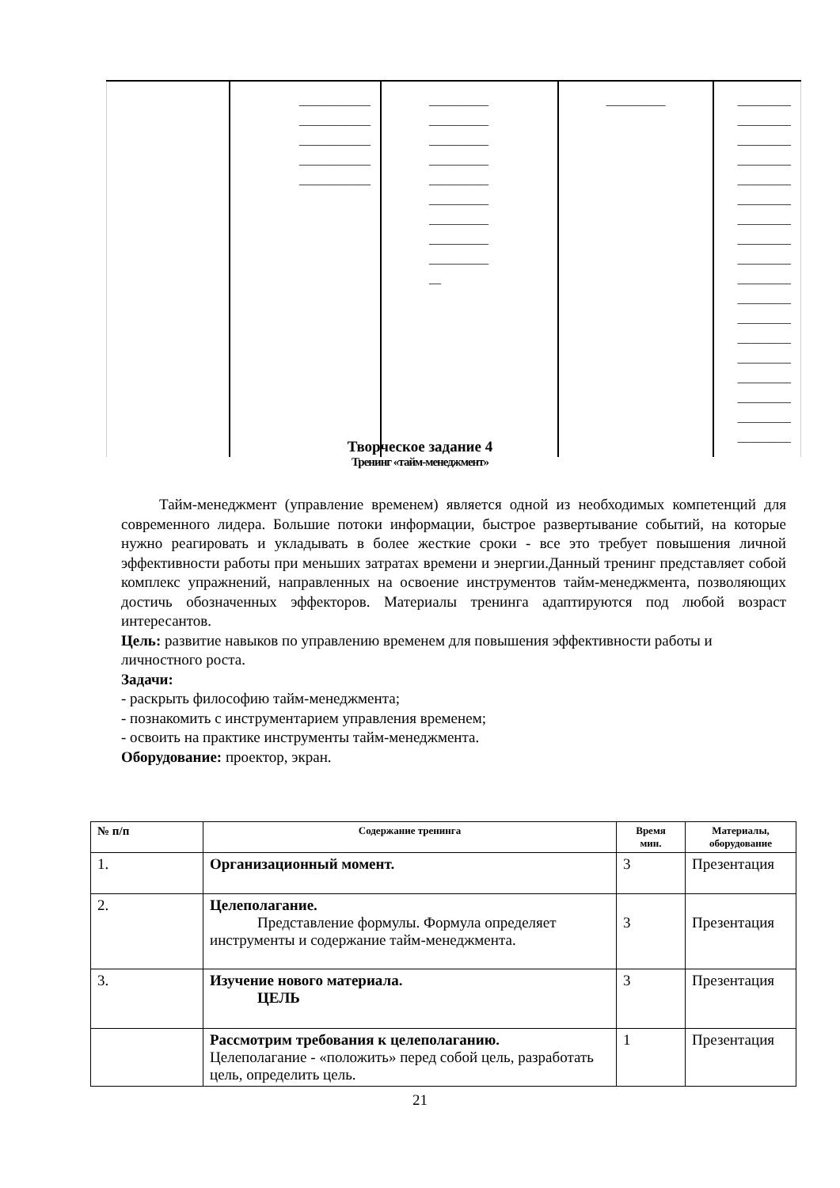| | ____________ ____________ ____________ ____________ ____________ | __________ __________ __________ __________ __________ __________ __________ __________ __________ __ | __________ | _________ _________ _________ _________ _________ _________ _________ _________ _________ _________ _________ _________ _________ _________ _________ _________ _________ _________ |
Творческое задание 4
Тренинг «тайм-менеджмент»
Тайм-менеджмент (управление временем) является одной из необходимых компетенций для современного лидера. Большие потоки информации, быстрое развертывание событий, на которые нужно реагировать и укладывать в более жесткие сроки - все это требует повышения личной эффективности работы при меньших затратах времени и энергии.Данный тренинг представляет собой комплекс упражнений, направленных на освоение инструментов тайм-менеджмента, позволяющих достичь обозначенных эффекторов. Материалы тренинга адаптируются под любой возраст интересантов.
Цель: развитие навыков по управлению временем для повышения эффективности работы и личностного роста.
Задачи:
- раскрыть философию тайм-менеджмента;
- познакомить с инструментарием управления временем;
- освоить на практике инструменты тайм-менеджмента.
Оборудование: проектор, экран.
| № п/п | Содержание тренинга | Время мин. | Материалы, оборудование |
| --- | --- | --- | --- |
| 1. | Организационный момент. | 3 | Презентация |
| 2. | Целеполагание. Представление формулы. Формула определяет инструменты и содержание тайм-менеджмента. | 3 | Презентация |
| 3. | Изучение нового материала. ЦЕЛЬ | 3 | Презентация |
| | Рассмотрим требования к целеполаганию. Целеполагание - «положить» перед собой цель, разработать цель, определить цель. | 1 | Презентация |
21